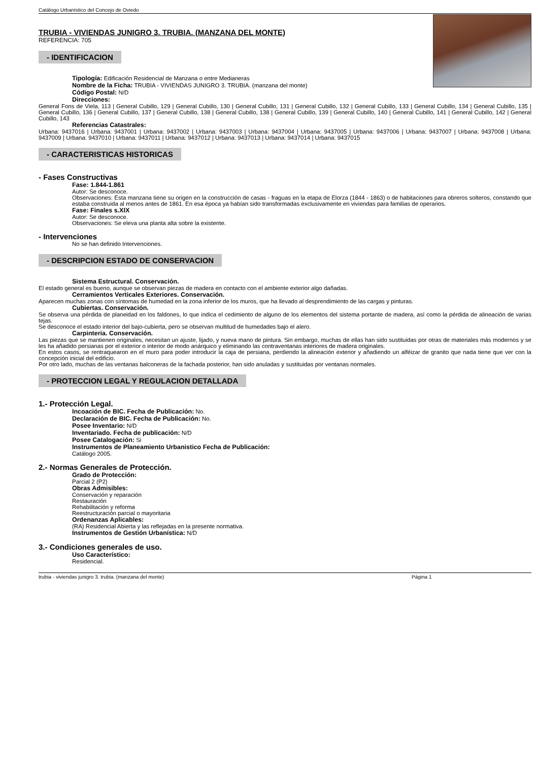Catálogo Urbanístico del Concejo de Oviedo
TRUBIA - VIVIENDAS JUNIGRO 3. TRUBIA. (MANZANA DEL MONTE)
REFERENCIA: 705
- IDENTIFICACION
Tipología: Edificación Residencial de Manzana o entre Medianeras
Nombre de la Ficha: TRUBIA - VIVIENDAS JUNIGRO 3. TRUBIA. (manzana del monte)
Código Postal: N/D
Direcciones:
General Fons de Viela, 113 | General Cubillo, 129 | General Cubillo, 130 | General Cubillo, 131 | General Cubillo, 132 | General Cubillo, 133 | General Cubillo, 134 | General Cubillo, 135 | General Cubillo, 136 | General Cubillo, 137 | General Cubillo, 138 | General Cubillo, 138 | General Cubillo, 139 | General Cubillo, 140 | General Cubillo, 141 | General Cubillo, 142 | General Cubillo, 143
Referencias Catastrales:
Urbana: 9437016 | Urbana: 9437001 | Urbana: 9437002 | Urbana: 9437003 | Urbana: 9437004 | Urbana: 9437005 | Urbana: 9437006 | Urbana: 9437007 | Urbana: 9437008 | Urbana: 9437009 | Urbana: 9437010 | Urbana: 9437011 | Urbana: 9437012 | Urbana: 9437013 | Urbana: 9437014 | Urbana: 9437015
- CARACTERISTICAS HISTORICAS
- Fases Constructivas
Fase: 1.844-1.861
Autor: Se desconoce.
Observaciones: Esta manzana tiene su origen en la construcción de casas - fraguas en la etapa de Elorza (1844 - 1863) o de habitaciones para obreros solteros, constando que estaba construida al menos antes de 1861. En esa época ya habían sido transformadas exclusivamente en viviendas para familias de operarios.
Fase: Finales s.XIX
Autor: Se desconoce.
Observaciones: Se eleva una planta alta sobre la existente.
- Intervenciones
No se han definido Intervenciones.
- DESCRIPCION ESTADO DE CONSERVACION
Sistema Estructural. Conservación.
El estado general es bueno, aunque se observan piezas de madera en contacto con el ambiente exterior algo dañadas.
Cerramientos Verticales Exteriores. Conservación.
Aparecen muchas zonas con síntomas de humedad en la zona inferior de los muros, que ha llevado al desprendimiento de las cargas y pinturas.
Cubiertas. Conservación.
Se observa una pérdida de planeidad en los faldones, lo que indica el cedimiento de alguno de los elementos del sistema portante de madera, así como la pérdida de alineación de varias tejas.
Se desconoce el estado interior del bajo-cubierta, pero se observan multitud de humedades bajo el alero.
Carpinteria. Conservación.
Las piezas que se mantienen originales, necesitan un ajuste, lijado, y nueva mano de pintura. Sin embargo, muchas de ellas han sido sustituidas por otras de materiales más modernos y se les ha añadido persianas por el exterior o interior de modo anárquico y eliminando las contraventanas interiores de madera originales.
En estos casos, se rentraquearon en el muro para poder introducir la caja de persiana, perdiendo la alineación exterior y añadiendo un alféizar de granito que nada tiene que ver con la concepción inicial del edificio.
Por otro lado, muchas de las ventanas balconeras de la fachada posterior, han sido anuladas y sustituidas por ventanas normales.
- PROTECCION LEGAL Y REGULACION DETALLADA
1.- Protección Legal.
Incoación de BIC. Fecha de Publicación: No.
Declaración de BIC. Fecha de Publicación: No.
Posee Inventario: N/D
Inventariado. Fecha de publicación: N/D
Posee Catalogación: Si
Instrumentos de Planeamiento Urbanistico Fecha de Publicación:
Catálogo 2005.
2.- Normas Generales de Protección.
Grado de Protección:
Parcial 2 (P2)
Obras Admisibles:
Conservación y reparación
Restauración
Rehabilitación y reforma
Reestructuración parcial o mayoritaria
Ordenanzas Aplicables:
(RA) Residencial Abierta y las reflejadas en la presente normativa.
Instrumentos de Gestión Urbanística: N/D
3.- Condiciones generales de uso.
Uso Característico:
Residencial.
trubia - viviendas junigro 3. trubia. (manzana del monte) Página 1